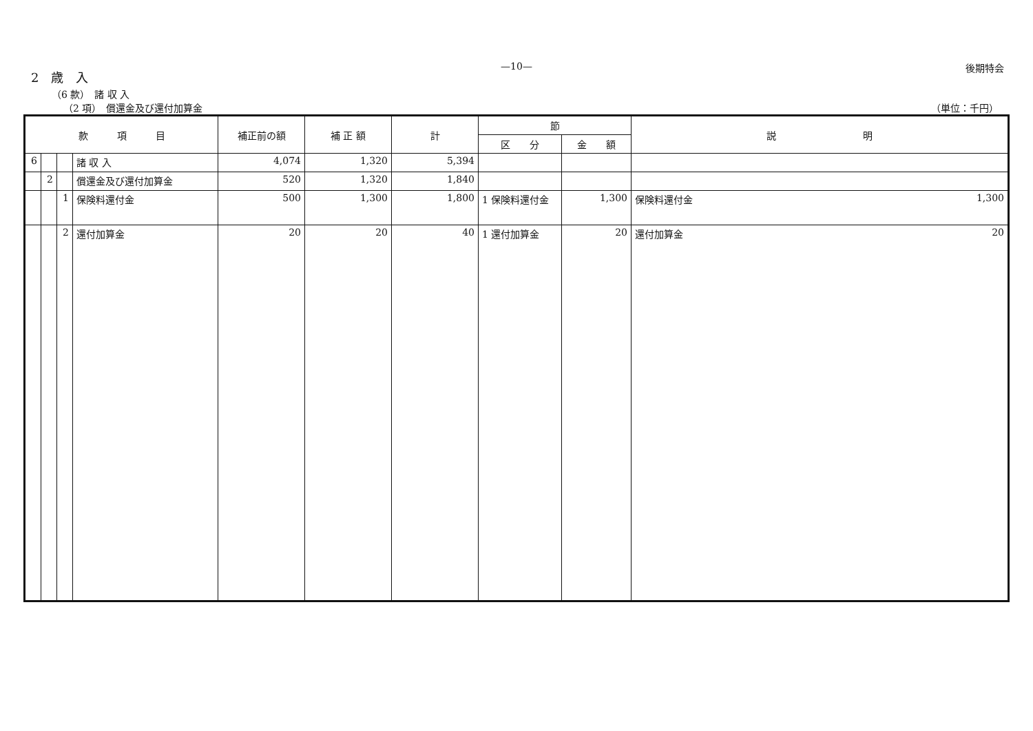—10—
後期特会
2　歳　入
（6 款）　諸 収 入
（2 項）　償還金及び還付加算金 （単位：千円）
| 款 項 目 | | | | 補正前の額 | 補 正 額 | 計 | 節 | | 説 明 |
| --- | --- | --- | --- | --- | --- | --- | --- | --- | --- |
| | | | | | | | 区 分 | 金 額 | |
| 6 | | | 諸 収 入 | 4,074 | 1,320 | 5,394 | | | |
| | 2 | | 償還金及び還付加算金 | 520 | 1,320 | 1,840 | | | |
| | | 1 | 保険料還付金 | 500 | 1,300 | 1,800 | 1 保険料還付金 | 1,300 | 保険料還付金 1,300 |
| | | 2 | 還付加算金 | 20 | 20 | 40 | 1 還付加算金 | 20 | 還付加算金 20 |